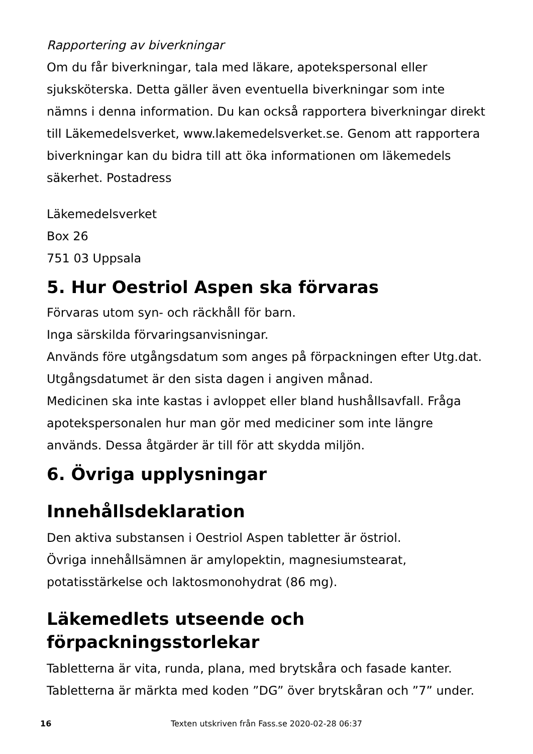Rapportering av biverkningar
Om du får biverkningar, tala med läkare, apotekspersonal eller sjuksköterska. Detta gäller även eventuella biverkningar som inte nämns i denna information. Du kan också rapportera biverkningar direkt till Läkemedelsverket, www.lakemedelsverket.se. Genom att rapportera biverkningar kan du bidra till att öka informationen om läkemedels säkerhet. Postadress
Läkemedelsverket
Box 26
751 03 Uppsala
5. Hur Oestriol Aspen ska förvaras
Förvaras utom syn- och räckhåll för barn.
Inga särskilda förvaringsanvisningar.
Används före utgångsdatum som anges på förpackningen efter Utg.dat. Utgångsdatumet är den sista dagen i angiven månad.
Medicinen ska inte kastas i avloppet eller bland hushållsavfall. Fråga apotekspersonalen hur man gör med mediciner som inte längre används. Dessa åtgärder är till för att skydda miljön.
6. Övriga upplysningar
Innehållsdeklaration
Den aktiva substansen i Oestriol Aspen tabletter är östriol.
Övriga innehållsämnen är amylopektin, magnesiumstearat, potatisstärkelse och laktosmonohydrat (86 mg).
Läkemedlets utseende och förpackningsstorlekar
Tabletterna är vita, runda, plana, med brytskåra och fasade kanter. Tabletterna är märkta med koden ”DG” över brytskåran och ”7” under.
16 Texten utskriven från Fass.se 2020-02-28 06:37